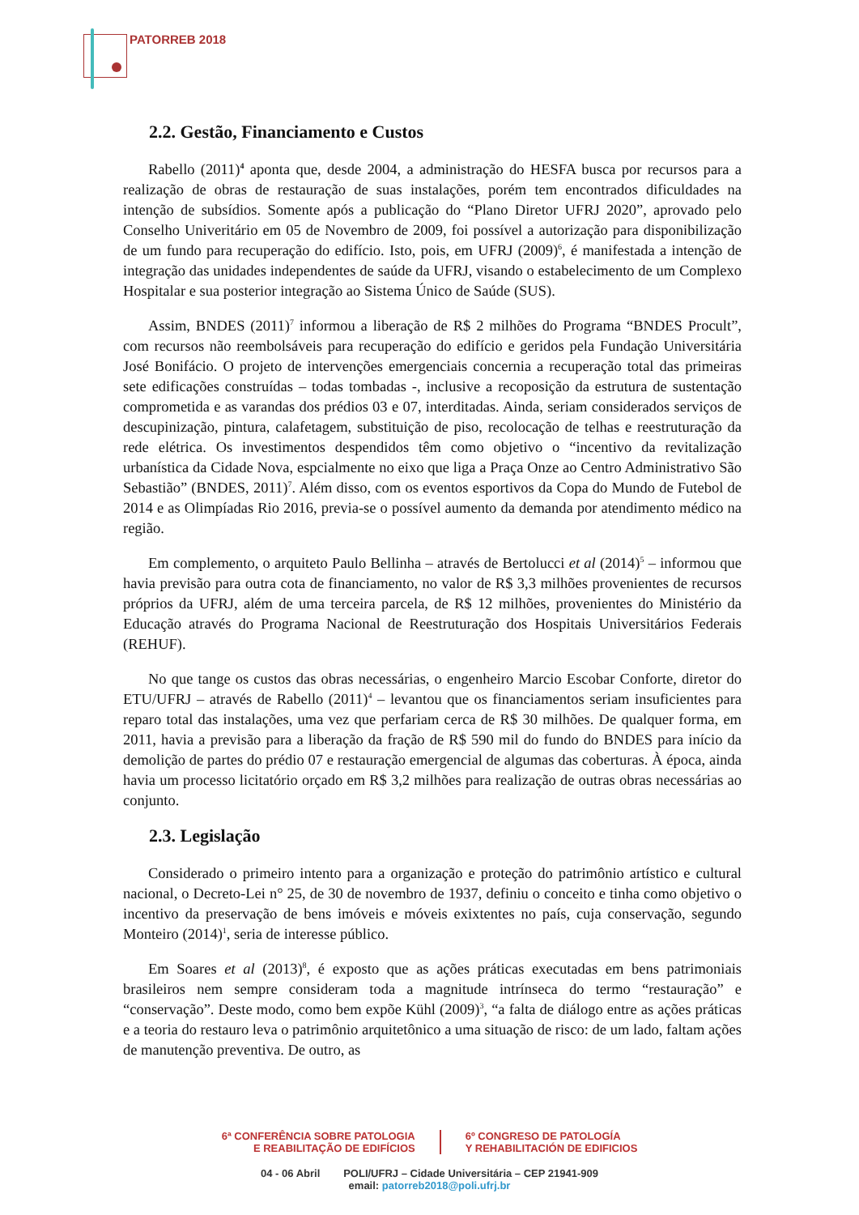PATORREB 2018
2.2. Gestão, Financiamento e Custos
Rabello (2011)<sup>4</sup> aponta que, desde 2004, a administração do HESFA busca por recursos para a realização de obras de restauração de suas instalações, porém tem encontrados dificuldades na intenção de subsídios. Somente após a publicação do “Plano Diretor UFRJ 2020”, aprovado pelo Conselho Univeritário em 05 de Novembro de 2009, foi possível a autorização para disponibilização de um fundo para recuperação do edifício. Isto, pois, em UFRJ (2009)<sup>6</sup>, é manifestada a intenção de integração das unidades independentes de saúde da UFRJ, visando o estabelecimento de um Complexo Hospitalar e sua posterior integração ao Sistema Único de Saúde (SUS).
Assim, BNDES (2011)<sup>7</sup> informou a liberação de R$ 2 milhões do Programa “BNDES Procult”, com recursos não reembolsáveis para recuperação do edifício e geridos pela Fundação Universitária José Bonifácio. O projeto de intervenções emergenciais concernia a recuperação total das primeiras sete edificações construídas – todas tombadas -, inclusive a recoposição da estrutura de sustentação comprometida e as varandas dos prédios 03 e 07, interditadas. Ainda, seriam considerados serviços de descupinização, pintura, calafetagem, substituição de piso, recolocação de telhas e reestruturação da rede elétrica. Os investimentos despendidos têm como objetivo o “incentivo da revitalização urbanística da Cidade Nova, espcialmente no eixo que liga a Praça Onze ao Centro Administrativo São Sebastião” (BNDES, 2011)<sup>7</sup>. Além disso, com os eventos esportivos da Copa do Mundo de Futebol de 2014 e as Olimpíadas Rio 2016, previa-se o possível aumento da demanda por atendimento médico na região.
Em complemento, o arquiteto Paulo Bellinha – através de Bertolucci et al (2014)<sup>5</sup> – informou que havia previsão para outra cota de financiamento, no valor de R$ 3,3 milhões provenientes de recursos próprios da UFRJ, além de uma terceira parcela, de R$ 12 milhões, provenientes do Ministério da Educação através do Programa Nacional de Reestruturação dos Hospitais Universitários Federais (REHUF).
No que tange os custos das obras necessárias, o engenheiro Marcio Escobar Conforte, diretor do ETU/UFRJ – através de Rabello (2011)<sup>4</sup> – levantou que os financiamentos seriam insuficientes para reparo total das instalações, uma vez que perfariam cerca de R$ 30 milhões. De qualquer forma, em 2011, havia a previsão para a liberação da fração de R$ 590 mil do fundo do BNDES para início da demolição de partes do prédio 07 e restauração emergencial de algumas das coberturas. À época, ainda havia um processo licitatório orçado em R$ 3,2 milhões para realização de outras obras necessárias ao conjunto.
2.3. Legislação
Considerado o primeiro intento para a organização e proteção do patrimônio artístico e cultural nacional, o Decreto-Lei n° 25, de 30 de novembro de 1937, definiu o conceito e tinha como objetivo o incentivo da preservação de bens imóveis e móveis exixtentes no país, cuja conservação, segundo Monteiro (2014)<sup>1</sup>, seria de interesse público.
Em Soares et al (2013)<sup>8</sup>, é exposto que as ações práticas executadas em bens patrimoniais brasileiros nem sempre consideram toda a magnitude intrínseca do termo “restauração” e “conservação”. Deste modo, como bem expõe Kühl (2009)<sup>3</sup>, “a falta de diálogo entre as ações práticas e a teoria do restauro leva o patrimônio arquitetônico a uma situação de risco: de um lado, faltam ações de manutenção preventiva. De outro, as
6ª CONFERÊNCIA SOBRE PATOLOGIA
E REABILITAÇÃO DE EDIFÍCIOS
6º CONGRESO DE PATOLOGÍA
Y REHABILITACIÓN DE EDIFICIOS
04 - 06 Abril POLI/UFRJ – Cidade Universitária – CEP 21941-909
email: patorreb2018@poli.ufrj.br